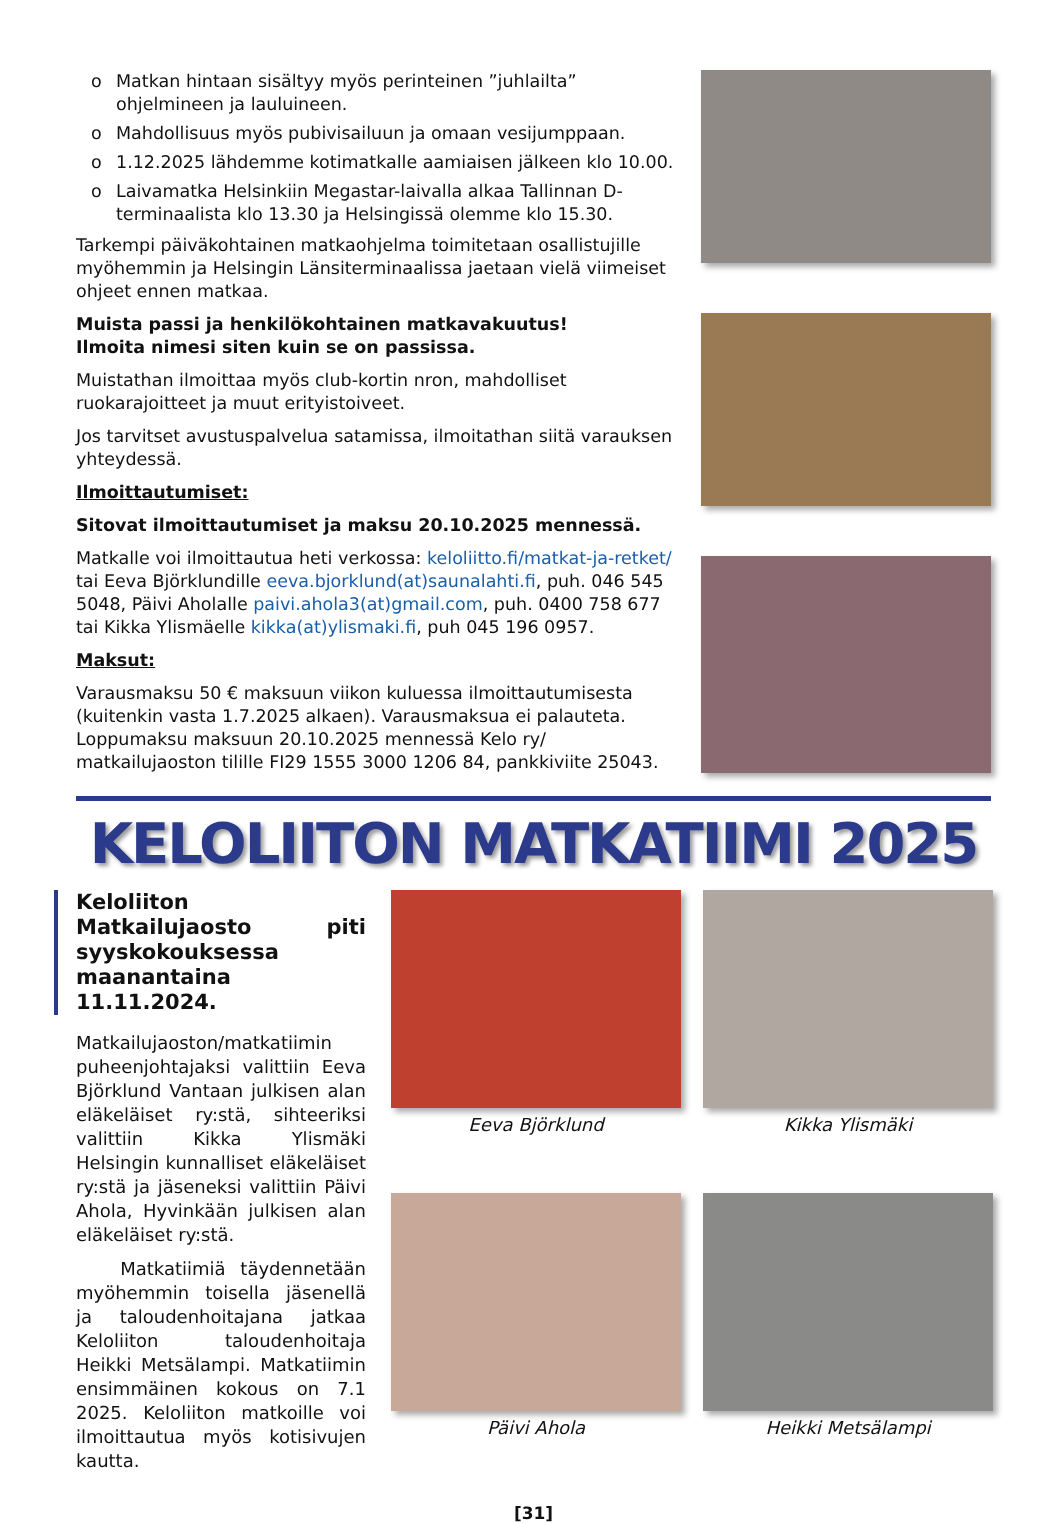o Matkan hintaan sisältyy myös perinteinen ”juhlailta” ohjelmineen ja lauluineen.
o Mahdollisuus myös pubivisailuun ja omaan vesijumppaan.
o 1.12.2025 lähdemme kotimatkalle aamiaisen jälkeen klo 10.00.
o Laivamatka Helsinkiin Megastar-laivalla alkaa Tallinnan D-terminaalista klo 13.30 ja Helsingissä olemme klo 15.30.
Tarkempi päiväkohtainen matkaohjelma toimitetaan osallistujille myöhemmin ja Helsingin Länsiterminaalissa jaetaan vielä viimeiset ohjeet ennen matkaa.
Muista passi ja henkilökohtainen matkavakuutus!
Ilmoita nimesi siten kuin se on passissa.
Muistathan ilmoittaa myös club-kortin nron, mahdolliset ruokarajoitteet ja muut erityistoiveet.
Jos tarvitset avustuspalvelua satamissa, ilmoitathan siitä varauksen yhteydessä.
Ilmoittautumiset:
Sitovat ilmoittautumiset ja maksu 20.10.2025 mennessä.
Matkalle voi ilmoittautua heti verkossa: keloliitto.fi/matkat-ja-retket/ tai Eeva Björklundille eeva.bjorklund(at)saunalahti.fi, puh. 046 545 5048, Päivi Aholalle paivi.ahola3(at)gmail.com, puh. 0400 758 677 tai Kikka Ylismäelle kikka(at)ylismaki.fi, puh 045 196 0957.
Maksut:
Varausmaksu 50 € maksuun viikon kuluessa ilmoittautumisesta (kuitenkin vasta 1.7.2025 alkaen). Varausmaksua ei palauteta. Loppumaksu maksuun 20.10.2025 mennessä Kelo ry/ matkailujaoston tilille FI29 1555 3000 1206 84, pankkiviite 25043.
KELOLIITON MATKATIIMI 2025
Keloliiton Matkailujaosto piti syyskokouksessa maanantaina 11.11.2024.
Matkailujaoston/matkatiimin puheenjohtajaksi valittiin Eeva Björklund Vantaan julkisen alan eläkeläiset ry:stä, sihteeriksi valittiin Kikka Ylismäki Helsingin kunnalliset eläkeläiset ry:stä ja jäseneksi valittiin Päivi Ahola, Hyvinkään julkisen alan eläkeläiset ry:stä.
Matkatiimiä täydennetään myöhemmin toisella jäsenellä ja taloudenhoitajana jatkaa Keloliiton taloudenhoitaja Heikki Metsälampi. Matkatiimin ensimmäinen kokous on 7.1 2025. Keloliiton matkoille voi ilmoittautua myös kotisivujen kautta.
Eeva Björklund
Kikka Ylismäki
Päivi Ahola
Heikki Metsälampi
[31]